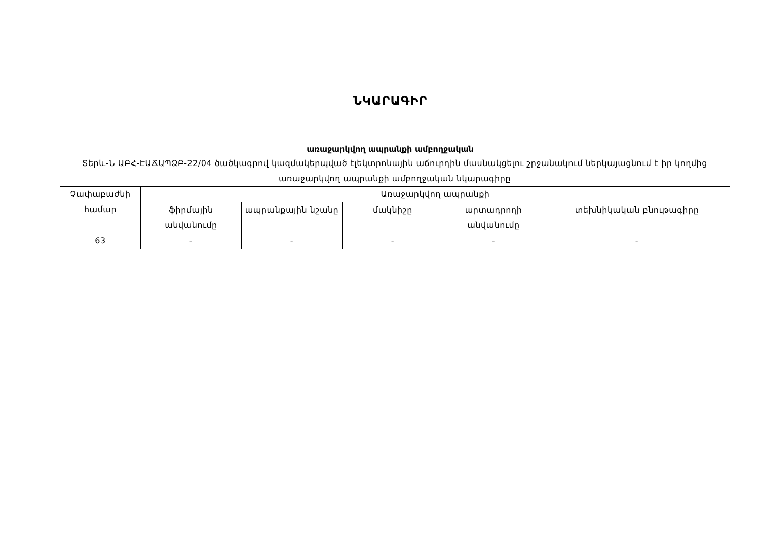ՆԿԱՐԱԳԻՐ
առաջարկվող ապրանքի ամբողջական
Տերև-Ն ԱԲՀ-ԷԱՃԱՊՁԲ-22/04 ծածկագրով կազմակերպված էլեկտրոնային աճուրդին մասնակցելու շրջանակում ներկայացնում է իր կողմից առաջարկվող ապրանքի ամբողջական նկարագիրը
| Չափաբաժնի համար | Առաջարկվող ապրանքի | | | | |
| --- | --- | --- | --- | --- | --- |
| | ֆիրմային անվանումը | ապրանքային նշանը | մակնիշը | արտադրողի անվանումը | տեխնիկական բնութագիրը |
| 63 | - | - | - | - | - |